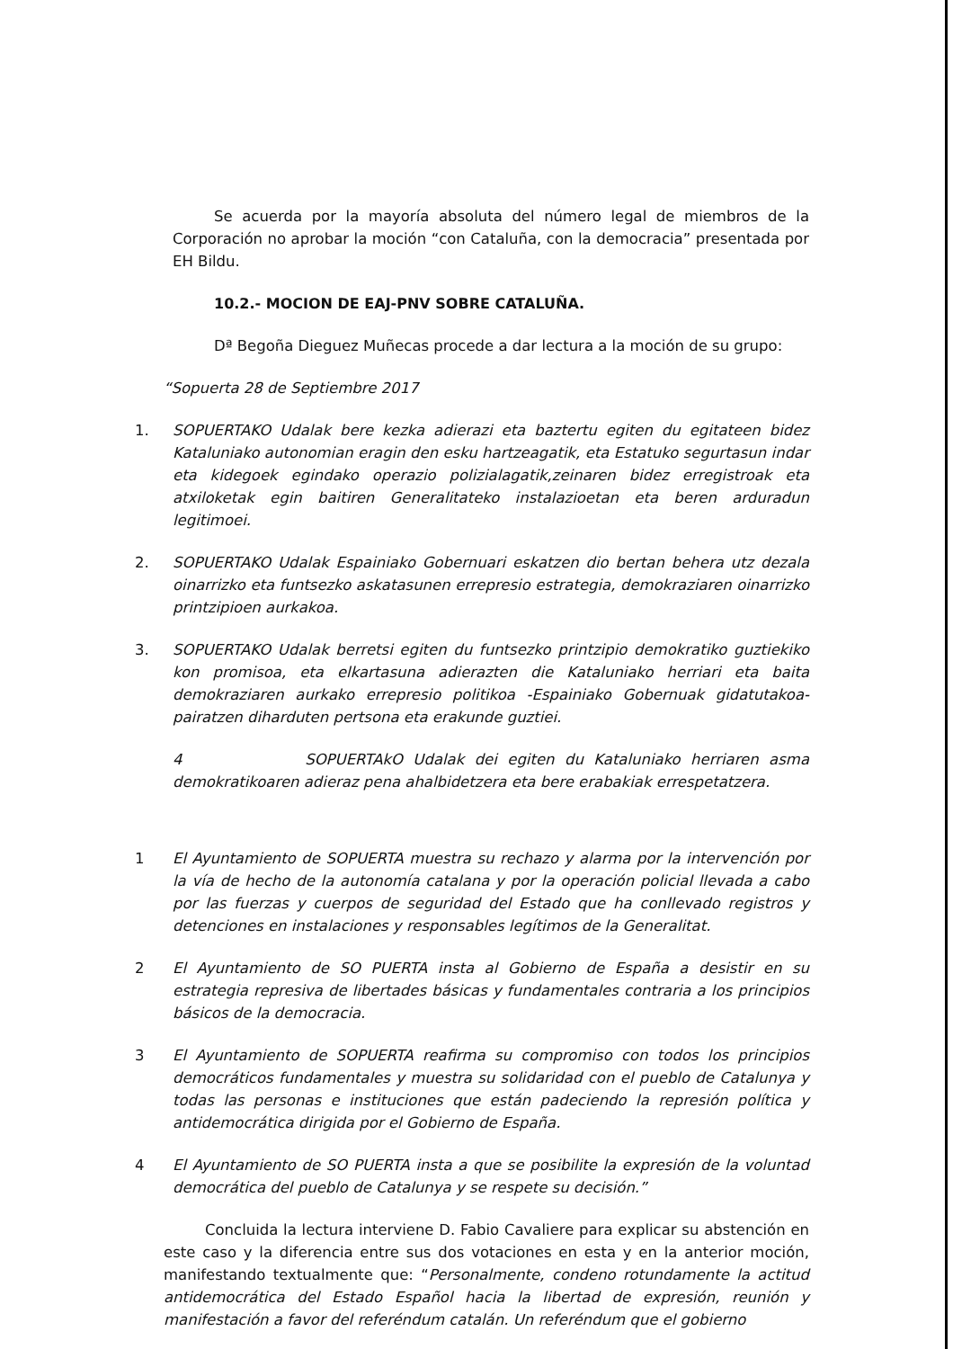Se acuerda por la mayoría absoluta del número legal de miembros de la Corporación no aprobar la moción “con Cataluña, con la democracia” presentada por EH Bildu.
10.2.- MOCION DE EAJ-PNV SOBRE CATALUÑA.
Dª Begoña Dieguez Muñecas procede a dar lectura a la moción de su grupo:
“Sopuerta 28 de Septiembre 2017
1. SOPUERTAKO Udalak bere kezka adierazi eta baztertu egiten du egitateen bidez Kataluniako autonomian eragin den esku hartzeagatik, eta Estatuko segurtasun indar eta kidegoek egindako operazio polizialagatik,zeinaren bidez erregistroak eta atxiloketak egin baitiren Generalitateko instalazioetan eta beren arduradun legitimoei.
2. SOPUERTAKO Udalak Espainiako Gobernuari eskatzen dio bertan behera utz dezala oinarrizko eta funtsezko askatasunen errepresio estrategia, demokraziaren oinarrizko printzipioen aurkakoa.
3. SOPUERTAKO Udalak berretsi egiten du funtsezko printzipio demokratiko guztiekiko kon promisoa, eta elkartasuna adierazten die Kataluniako herriari eta baita demokraziaren aurkako errepresio politikoa -Espainiako Gobernuak gidatutakoa- pairatzen diharduten pertsona eta erakunde guztiei.
4 SOPUERTAkO Udalak dei egiten du Kataluniako herriaren asma demokratikoaren adieraz pena ahalbidetzera eta bere erabakiak errespetatzera.
1 El Ayuntamiento de SOPUERTA muestra su rechazo y alarma por la intervención por la vía de hecho de la autonomía catalana y por la operación policial llevada a cabo por las fuerzas y cuerpos de seguridad del Estado que ha conllevado registros y detenciones en instalaciones y responsables legítimos de la Generalitat.
2 El Ayuntamiento de SO PUERTA insta al Gobierno de España a desistir en su estrategia represiva de libertades básicas y fundamentales contraria a los principios básicos de la democracia.
3 El Ayuntamiento de SOPUERTA reafirma su compromiso con todos los principios democráticos fundamentales y muestra su solidaridad con el pueblo de Catalunya y todas las personas e instituciones que están padeciendo la represión política y antidemocrática dirigida por el Gobierno de España.
4 El Ayuntamiento de SO PUERTA insta a que se posibilite la expresión de la voluntad democrática del pueblo de Catalunya y se respete su decisión.”
Concluida la lectura interviene D. Fabio Cavaliere para explicar su abstención en este caso y la diferencia entre sus dos votaciones en esta y en la anterior moción, manifestando textualmente que: “Personalmente, condeno rotundamente la actitud antidemocrática del Estado Español hacia la libertad de expresión, reunión y manifestación a favor del referéndum catalán. Un referéndum que el gobierno